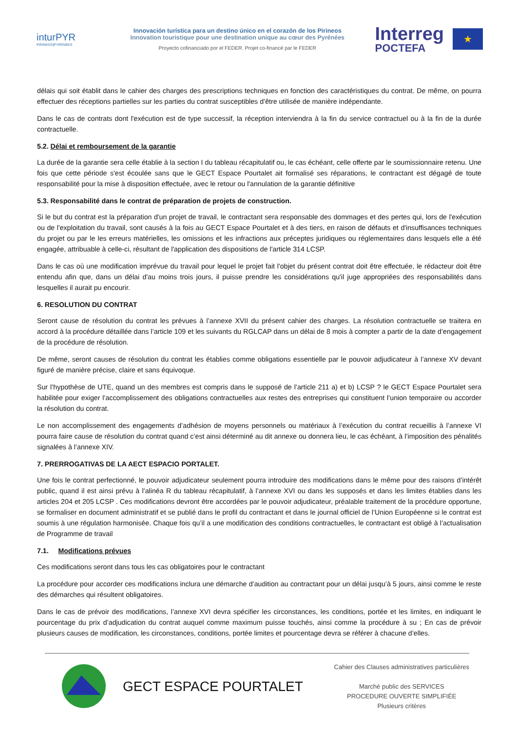inturPYR
PIRINEOS|PYRÉNÉES
Innovación turística para un destino único en el corazón de los Pirineos
Innovation touristique pour une destination unique au cœur des Pyrénées
Proyecto cofinanciado por el FEDER. Projet co-financé par le FEDER
Interreg
POCTEFA
★
délais qui soit établit dans le cahier des charges des prescriptions techniques en fonction des caractéristiques du contrat. De même, on pourra effectuer des réceptions partielles sur les parties du contrat susceptibles d’être utilisée de manière indépendante.
Dans le cas de contrats dont l'exécution est de type successif, la réception interviendra à la fin du service contractuel ou à la fin de la durée contractuelle.
5.2. Délai et remboursement de la garantie
La durée de la garantie sera celle établie à la section I du tableau récapitulatif ou, le cas échéant, celle offerte par le soumissionnaire retenu. Une fois que cette période s'est écoulée sans que le GECT Espace Pourtalet ait formalisé ses réparations, le contractant est dégagé de toute responsabilité pour la mise à disposition effectuée, avec le retour ou l'annulation de la garantie définitive
5.3. Responsabilité dans le contrat de préparation de projets de construction.
Si le but du contrat est la préparation d'un projet de travail, le contractant sera responsable des dommages et des pertes qui, lors de l'exécution ou de l'exploitation du travail, sont causés à la fois au GECT Espace Pourtalet et à des tiers, en raison de défauts et d'insuffisances techniques du projet ou par le les erreurs matérielles, les omissions et les infractions aux préceptes juridiques ou réglementaires dans lesquels elle a été engagée, attribuable à celle-ci, résultant de l'application des dispositions de l'article 314 LCSP.
Dans le cas où une modification imprévue du travail pour lequel le projet fait l'objet du présent contrat doit être effectuée, le rédacteur doit être entendu afin que, dans un délai d'au moins trois jours, il puisse prendre les considérations qu'il juge appropriées des responsabilités dans lesquelles il aurait pu encourir.
6. RESOLUTION DU CONTRAT
Seront cause de résolution du contrat les prévues à l’annexe XVII du présent cahier des charges. La résolution contractuelle se traitera en accord à la procédure détaillée dans l’article 109 et les suivants du RGLCAP dans un délai de 8 mois à compter a partir de la date d’engagement de la procédure de résolution.
De même, seront causes de résolution du contrat les établies comme obligations essentielle par le pouvoir adjudicateur à l’annexe XV devant figuré de manière précise, claire et sans équivoque.
Sur l’hypothèse de UTE, quand un des membres est compris dans le supposé de l’article 211 a) et b) LCSP ? le GECT Espace Pourtalet sera habilitée pour exiger l’accomplissement des obligations contractuelles aux restes des entreprises qui constituent l’union temporaire ou accorder la résolution du contrat.
Le non accomplissement des engagements d’adhésion de moyens personnels ou matériaux à l’exécution du contrat recueillis à l’annexe VI pourra faire cause de résolution du contrat quand c’est ainsi déterminé au dit annexe ou donnera lieu, le cas échéant, à l’imposition des pénalités signalées à l’annexe XIV.
7. PRERROGATIVAS DE LA AECT ESPACIO PORTALET.
Une fois le contrat perfectionné, le pouvoir adjudicateur seulement pourra introduire des modifications dans le même pour des raisons d’intérêt public, quand il est ainsi prévu à l’alinéa R du tableau récapitulatif, à l’annexe XVI ou dans les supposés et dans les limites établies dans les articles 204 et 205 LCSP . Ces modifications devront être accordées par le pouvoir adjudicateur, préalable traitement de la procédure opportune, se formaliser en document administratif et se publié dans le profil du contractant et dans le journal officiel de l’Union Européenne si le contrat est soumis à une régulation harmonisée. Chaque fois qu’il a une modification des conditions contractuelles, le contractant est obligé à l’actualisation de Programme de travail
7.1. Modifications prévues
Ces modifications seront dans tous les cas obligatoires pour le contractant
La procédure pour accorder ces modifications inclura une démarche d’audition au contractant pour un délai jusqu’à 5 jours, ainsi comme le reste des démarches qui résultent obligatoires.
Dans le cas de prévoir des modifications, l’annexe XVI devra spécifier les circonstances, les conditions, portée et les limites, en indiquant le pourcentage du prix d’adjudication du contrat auquel comme maximum puisse touchés, ainsi comme la procédure à su ; En cas de prévoir plusieurs causes de modification, les circonstances, conditions, portée limites et pourcentage devra se référer à chacune d’elles.
GECT ESPACE POURTALET
Cahier des Clauses administratives particulières
Marché public des SERVICES
PROCEDURE OUVERTE SIMPLIFIÉE
Plusieurs critères